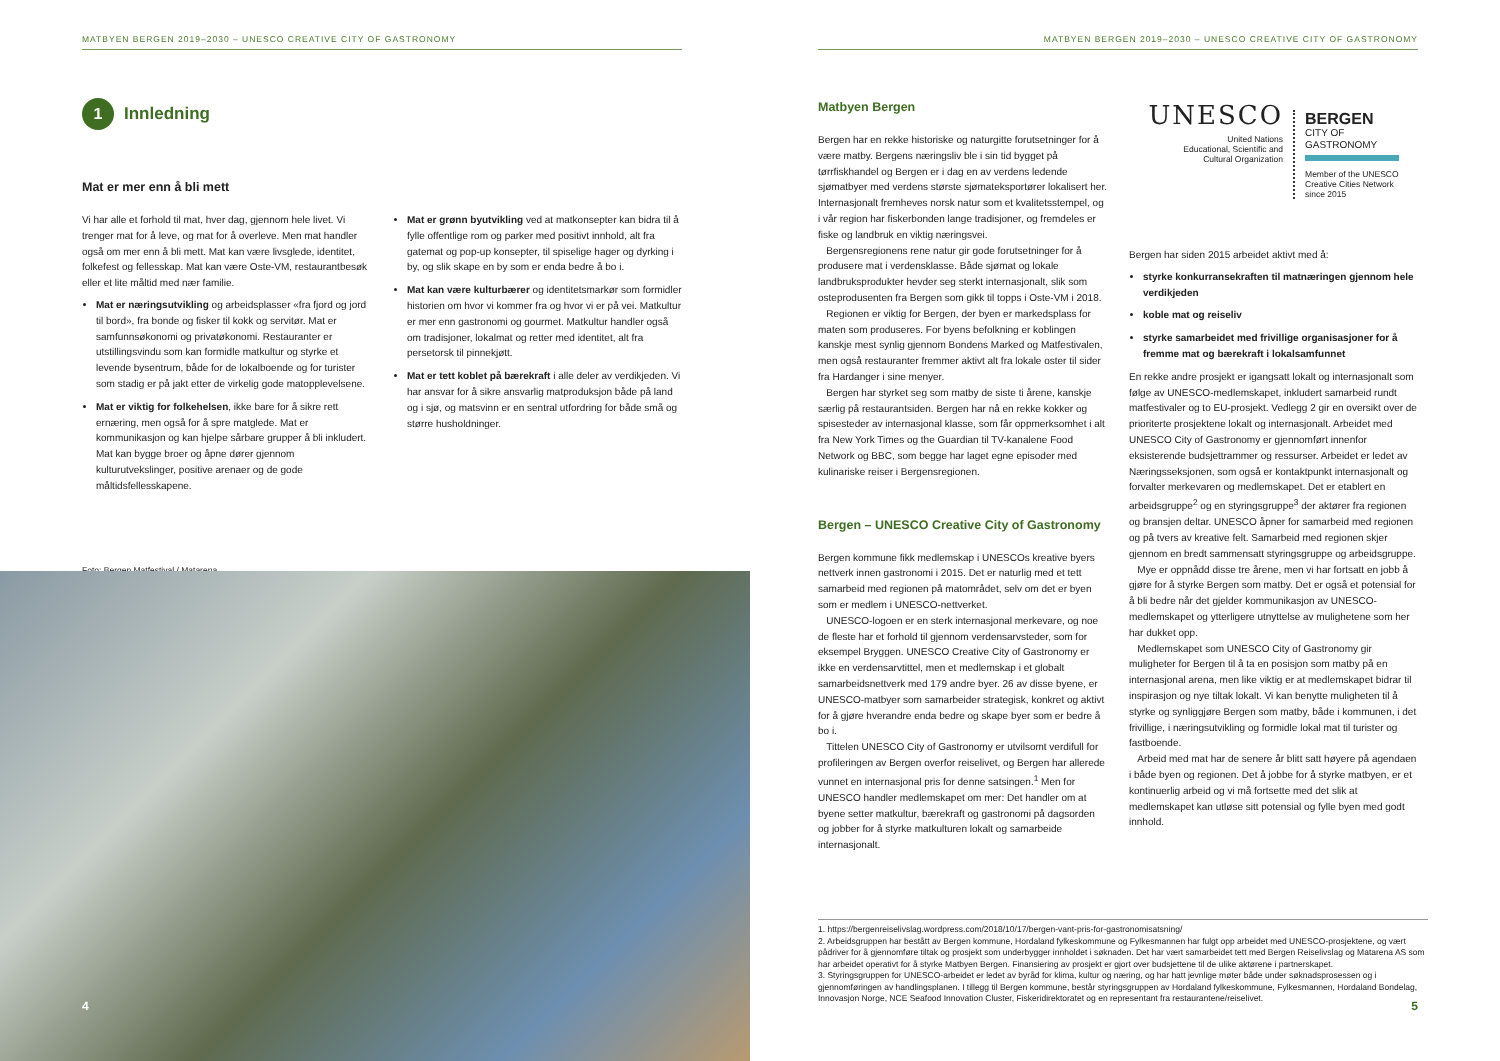MATBYEN BERGEN 2019–2030 – UNESCO CREATIVE CITY OF GASTRONOMY
1
Innledning
Mat er mer enn å bli mett
Vi har alle et forhold til mat, hver dag, gjennom hele livet. Vi trenger mat for å leve, og mat for å overleve. Men mat handler også om mer enn å bli mett. Mat kan være livsglede, identitet, folkefest og fellesskap. Mat kan være Oste-VM, restaurantbesøk eller et lite måltid med nær familie.
Mat er næringsutvikling og arbeidsplasser «fra fjord og jord til bord», fra bonde og fisker til kokk og servitør. Mat er samfunnsøkonomi og privatøkonomi. Restauranter er utstillingsvindu som kan formidle matkultur og styrke et levende bysentrum, både for de lokalboende og for turister som stadig er på jakt etter de virkelig gode matopplevelsene.
Mat er viktig for folkehelsen, ikke bare for å sikre rett ernæring, men også for å spre matglede. Mat er kommunikasjon og kan hjelpe sårbare grupper å bli inkludert. Mat kan bygge broer og åpne dører gjennom kulturutvekslinger, positive arenaer og de gode måltidsfellesskapene.
Mat er grønn byutvikling ved at matkonsepter kan bidra til å fylle offentlige rom og parker med positivt innhold, alt fra gatemat og pop-up konsepter, til spiselige hager og dyrking i by, og slik skape en by som er enda bedre å bo i.
Mat kan være kulturbærer og identitetsmarkør som formidler historien om hvor vi kommer fra og hvor vi er på vei. Matkultur er mer enn gastronomi og gourmet. Matkultur handler også om tradisjoner, lokalmat og retter med identitet, alt fra persetorsk til pinnekjøtt.
Mat er tett koblet på bærekraft i alle deler av verdikjeden. Vi har ansvar for å sikre ansvarlig matproduksjon både på land og i sjø, og matsvinn er en sentral utfordring for både små og større husholdninger.
Foto: Bergen Matfestival / Matarena
4
MATBYEN BERGEN 2019–2030 – UNESCO CREATIVE CITY OF GASTRONOMY
Matbyen Bergen
Bergen har en rekke historiske og naturgitte forutsetninger for å være matby. Bergens næringsliv ble i sin tid bygget på tørrfiskhandel og Bergen er i dag en av verdens ledende sjømatbyer med verdens største sjømateksportører lokalisert her. Internasjonalt fremheves norsk natur som et kvalitetsstempel, og i vår region har fiskerbonden lange tradisjoner, og fremdeles er fiske og landbruk en viktig næringsvei.
Bergensregionens rene natur gir gode forutsetninger for å produsere mat i verdensklasse. Både sjømat og lokale landbruksprodukter hevder seg sterkt internasjonalt, slik som osteprodusenten fra Bergen som gikk til topps i Oste-VM i 2018.
Regionen er viktig for Bergen, der byen er markedsplass for maten som produseres. For byens befolkning er koblingen kanskje mest synlig gjennom Bondens Marked og Matfestivalen, men også restauranter fremmer aktivt alt fra lokale oster til sider fra Hardanger i sine menyer.
Bergen har styrket seg som matby de siste ti årene, kanskje særlig på restaurantsiden. Bergen har nå en rekke kokker og spisesteder av internasjonal klasse, som får oppmerksomhet i alt fra New York Times og the Guardian til TV-kanalene Food Network og BBC, som begge har laget egne episoder med kulinariske reiser i Bergensregionen.
Bergen – UNESCO Creative City of Gastronomy
Bergen kommune fikk medlemskap i UNESCOs kreative byers nettverk innen gastronomi i 2015. Det er naturlig med et tett samarbeid med regionen på matområdet, selv om det er byen som er medlem i UNESCO-nettverket.
UNESCO-logoen er en sterk internasjonal merkevare, og noe de fleste har et forhold til gjennom verdensarvsteder, som for eksempel Bryggen. UNESCO Creative City of Gastronomy er ikke en verdensarvtittel, men et medlemskap i et globalt samarbeidsnettverk med 179 andre byer. 26 av disse byene, er UNESCO-matbyer som samarbeider strategisk, konkret og aktivt for å gjøre hverandre enda bedre og skape byer som er bedre å bo i.
Tittelen UNESCO City of Gastronomy er utvilsomt verdifull for profileringen av Bergen overfor reiselivet, og Bergen har allerede vunnet en internasjonal pris for denne satsingen.<sup>1</sup> Men for UNESCO handler medlemskapet om mer: Det handler om at byene setter matkultur, bærekraft og gastronomi på dagsorden og jobber for å styrke matkulturen lokalt og samarbeide internasjonalt.
UNESCO
United Nations
Educational, Scientific and
Cultural Organization
BERGEN
CITY OF
GASTRONOMY
Member of the UNESCO
Creative Cities Network
since 2015
Bergen har siden 2015 arbeidet aktivt med å:
styrke konkurransekraften til matnæringen gjennom hele verdikjeden
koble mat og reiseliv
styrke samarbeidet med frivillige organisasjoner for å fremme mat og bærekraft i lokalsamfunnet
En rekke andre prosjekt er igangsatt lokalt og internasjonalt som følge av UNESCO-medlemskapet, inkludert samarbeid rundt matfestivaler og to EU-prosjekt. Vedlegg 2 gir en oversikt over de prioriterte prosjektene lokalt og internasjonalt. Arbeidet med UNESCO City of Gastronomy er gjennomført innenfor eksisterende budsjettrammer og ressurser. Arbeidet er ledet av Næringsseksjonen, som også er kontaktpunkt internasjonalt og forvalter merkevaren og medlemskapet. Det er etablert en arbeidsgruppe<sup>2</sup> og en styringsgruppe<sup>3</sup> der aktører fra regionen og bransjen deltar. UNESCO åpner for samarbeid med regionen og på tvers av kreative felt. Samarbeid med regionen skjer gjennom en bredt sammensatt styringsgruppe og arbeidsgruppe.
Mye er oppnådd disse tre årene, men vi har fortsatt en jobb å gjøre for å styrke Bergen som matby. Det er også et potensial for å bli bedre når det gjelder kommunikasjon av UNESCO-medlemskapet og ytterligere utnyttelse av mulighetene som her har dukket opp.
Medlemskapet som UNESCO City of Gastronomy gir muligheter for Bergen til å ta en posisjon som matby på en internasjonal arena, men like viktig er at medlemskapet bidrar til inspirasjon og nye tiltak lokalt. Vi kan benytte muligheten til å styrke og synliggjøre Bergen som matby, både i kommunen, i det frivillige, i næringsutvikling og formidle lokal mat til turister og fastboende.
Arbeid med mat har de senere år blitt satt høyere på agendaen i både byen og regionen. Det å jobbe for å styrke matbyen, er et kontinuerlig arbeid og vi må fortsette med det slik at medlemskapet kan utløse sitt potensial og fylle byen med godt innhold.
1. https://bergenreiselivslag.wordpress.com/2018/10/17/bergen-vant-pris-for-gastronomisatsning/
2. Arbeidsgruppen har bestått av Bergen kommune, Hordaland fylkeskommune og Fylkesmannen har fulgt opp arbeidet med UNESCO-prosjektene, og vært pådriver for å gjennomføre tiltak og prosjekt som underbygger innholdet i søknaden. Det har vært samarbeidet tett med Bergen Reiselivslag og Matarena AS som har arbeidet operativt for å styrke Matbyen Bergen. Finansiering av prosjekt er gjort over budsjettene til de ulike aktørene i partnerskapet.
3. Styringsgruppen for UNESCO-arbeidet er ledet av byråd for klima, kultur og næring, og har hatt jevnlige møter både under søknadsprosessen og i gjennomføringen av handlingsplanen. I tillegg til Bergen kommune, består styringsgruppen av Hordaland fylkeskommune, Fylkesmannen, Hordaland Bondelag, Innovasjon Norge, NCE Seafood Innovation Cluster, Fiskeridirektoratet og en representant fra restaurantene/reiselivet.
5